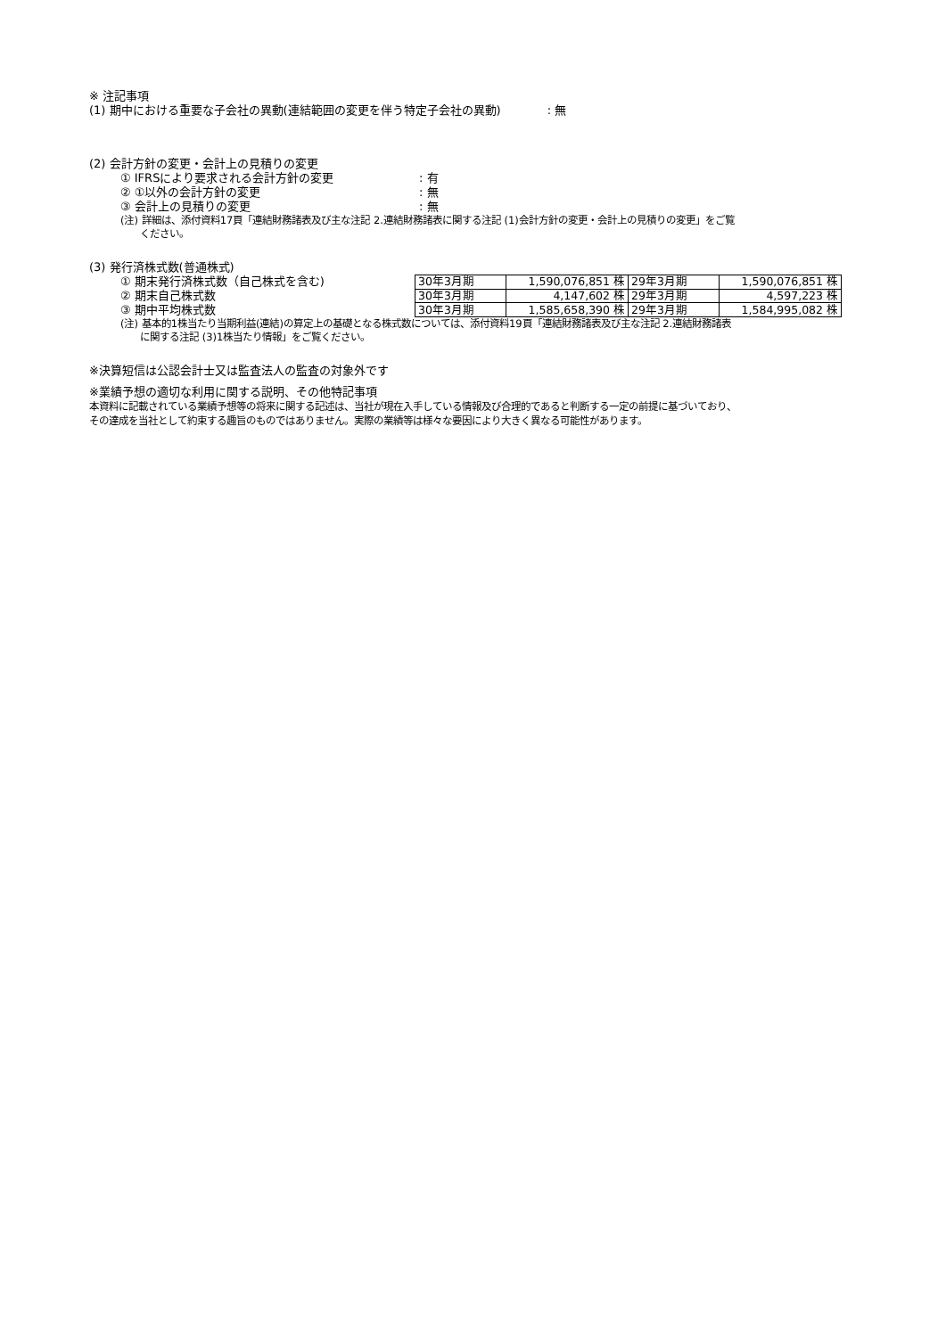※ 注記事項
(1) 期中における重要な子会社の異動(連結範囲の変更を伴う特定子会社の異動)　　　　: 無
(2) 会計方針の変更・会計上の見積りの変更
① IFRSにより要求される会計方針の変更: 有
② ①以外の会計方針の変更: 無
③ 会計上の見積りの変更: 無
(注) 詳細は、添付資料17頁「連結財務諸表及び主な注記 2.連結財務諸表に関する注記 (1)会計方針の変更・会計上の見積りの変更」をご覧
　　ください。
(3) 発行済株式数(普通株式)
① 期末発行済株式数（自己株式を含む)
② 期末自己株式数
③ 期中平均株式数
| 30年3月期 | 1,590,076,851 株 | 29年3月期 | 1,590,076,851 株 |
| 30年3月期 | 4,147,602 株 | 29年3月期 | 4,597,223 株 |
| 30年3月期 | 1,585,658,390 株 | 29年3月期 | 1,584,995,082 株 |
(注) 基本的1株当たり当期利益(連結)の算定上の基礎となる株式数については、添付資料19頁「連結財務諸表及び主な注記 2.連結財務諸表
　　に関する注記 (3)1株当たり情報」をご覧ください。
※決算短信は公認会計士又は監査法人の監査の対象外です
※業績予想の適切な利用に関する説明、その他特記事項
本資料に記載されている業績予想等の将来に関する記述は、当社が現在入手している情報及び合理的であると判断する一定の前提に基づいており、
その達成を当社として約束する趣旨のものではありません。実際の業績等は様々な要因により大きく異なる可能性があります。